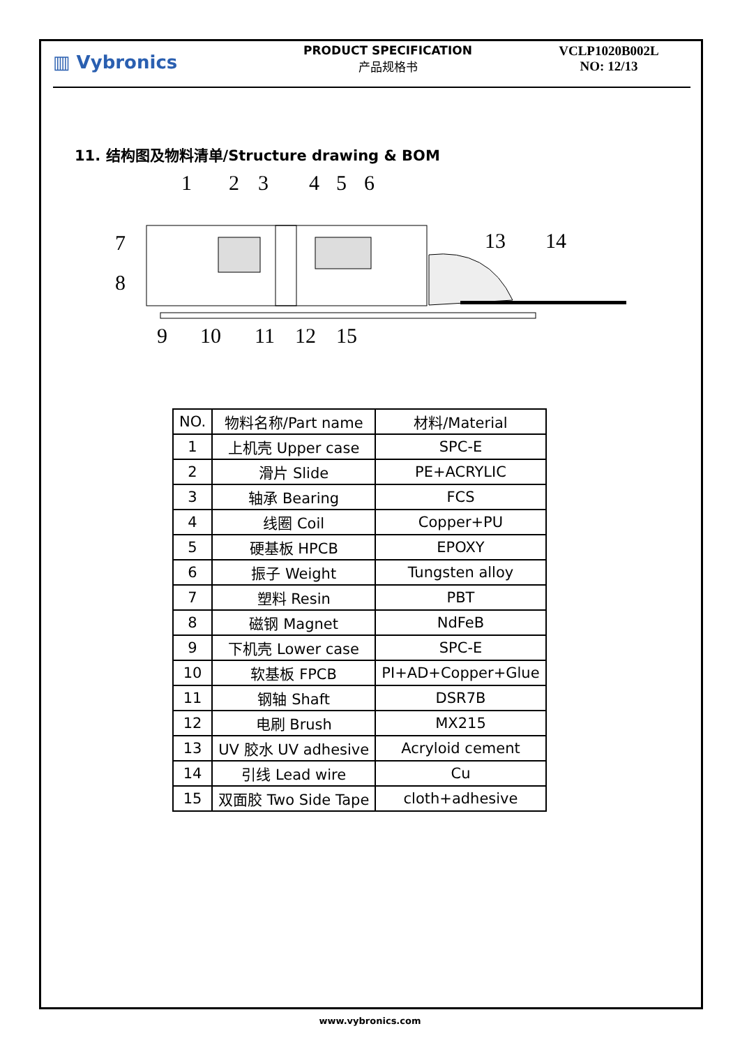▥ Vybronics
PRODUCT SPECIFICATION
产品规格书
VCLP1020B002L
NO: 12/13
11. 结构图及物料清单/Structure drawing & BOM
1
2
3
4
5
6
7
8
13
14
9
10
11
12
15
| NO. | 物料名称/Part name | 材料/Material |
| --- | --- | --- |
| 1 | 上机壳 Upper case | SPC-E |
| 2 | 滑片 Slide | PE+ACRYLIC |
| 3 | 轴承 Bearing | FCS |
| 4 | 线圈 Coil | Copper+PU |
| 5 | 硬基板 HPCB | EPOXY |
| 6 | 振子 Weight | Tungsten alloy |
| 7 | 塑料 Resin | PBT |
| 8 | 磁钢 Magnet | NdFeB |
| 9 | 下机壳 Lower case | SPC-E |
| 10 | 软基板 FPCB | PI+AD+Copper+Glue |
| 11 | 钢轴 Shaft | DSR7B |
| 12 | 电刷 Brush | MX215 |
| 13 | UV 胶水 UV adhesive | Acryloid cement |
| 14 | 引线 Lead wire | Cu |
| 15 | 双面胶 Two Side Tape | cloth+adhesive |
www.vybronics.com